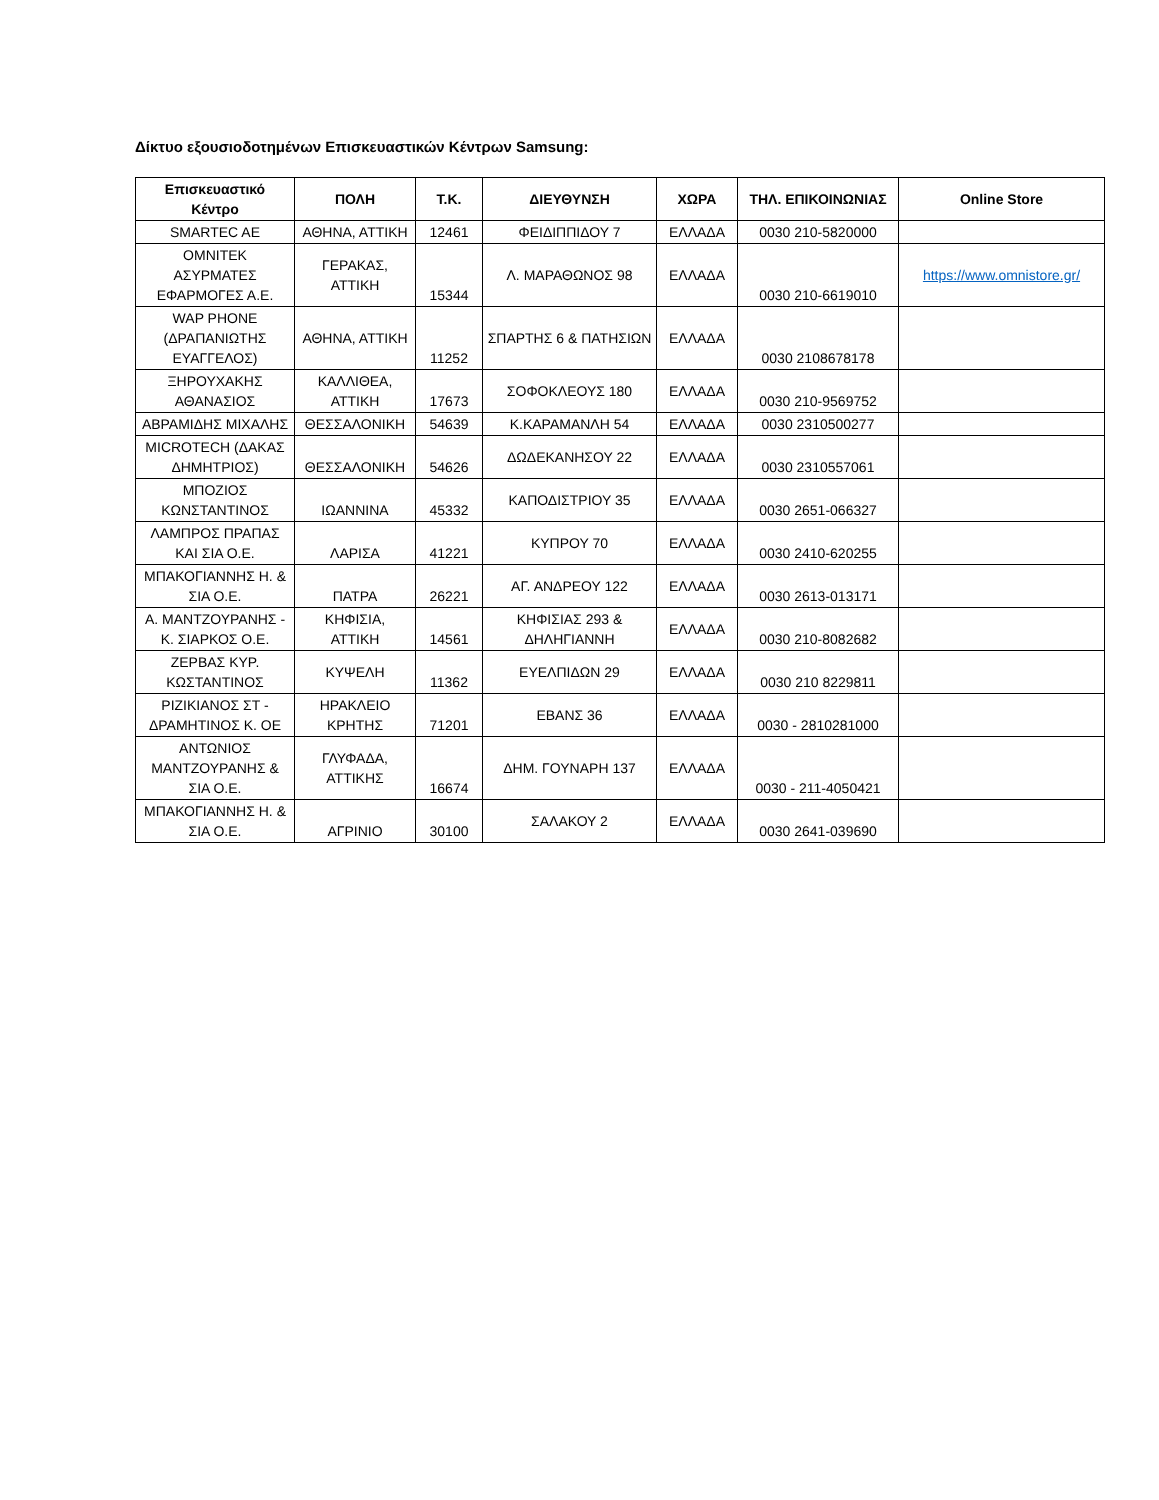Δίκτυο εξουσιοδοτημένων Επισκευαστικών Κέντρων Samsung:
| Επισκευαστικό Κέντρο | ΠΟΛΗ | Τ.Κ. | ΔΙΕΥΘΥΝΣΗ | ΧΩΡΑ | ΤΗΛ. ΕΠΙΚΟΙΝΩΝΙΑΣ | Online Store |
| --- | --- | --- | --- | --- | --- | --- |
| SMARTEC AE | ΑΘΗΝΑ, ΑΤΤΙΚΗ | 12461 | ΦΕΙΔΙΠΠΙΔΟΥ 7 | ΕΛΛΑΔΑ | 0030 210-5820000 | |
| ΟΜΝΙΤΕΚ ΑΣΥΡΜΑΤΕΣ ΕΦΑΡΜΟΓΕΣ Α.Ε. | ΓΕΡΑΚΑΣ, ΑΤΤΙΚΗ | 15344 | Λ. ΜΑΡΑΘΩΝΟΣ 98 | ΕΛΛΑΔΑ | 0030 210-6619010 | https://www.omnistore.gr/ |
| WAP PHONE (ΔΡΑΠΑΝΙΩΤΗΣ ΕΥΑΓΓΕΛΟΣ) | ΑΘΗΝΑ, ΑΤΤΙΚΗ | 11252 | ΣΠΑΡΤΗΣ 6 & ΠΑΤΗΣΙΩΝ | ΕΛΛΑΔΑ | 0030 2108678178 | |
| ΞΗΡΟΥΧΑΚΗΣ ΑΘΑΝΑΣΙΟΣ | ΚΑΛΛΙΘΕΑ, ΑΤΤΙΚΗ | 17673 | ΣΟΦΟΚΛΕΟΥΣ 180 | ΕΛΛΑΔΑ | 0030 210-9569752 | |
| ΑΒΡΑΜΙΔΗΣ ΜΙΧΑΛΗΣ | ΘΕΣΣΑΛΟΝΙΚΗ | 54639 | Κ.ΚΑΡΑΜΑΝΛΗ 54 | ΕΛΛΑΔΑ | 0030 2310500277 | |
| MICROTECH (ΔΑΚΑΣ ΔΗΜΗΤΡΙΟΣ) | ΘΕΣΣΑΛΟΝΙΚΗ | 54626 | ΔΩΔΕΚΑΝΗΣΟΥ 22 | ΕΛΛΑΔΑ | 0030 2310557061 | |
| ΜΠΟΖΙΟΣ ΚΩΝΣΤΑΝΤΙΝΟΣ | ΙΩΑΝΝΙΝΑ | 45332 | ΚΑΠΟΔΙΣΤΡΙΟΥ 35 | ΕΛΛΑΔΑ | 0030 2651-066327 | |
| ΛΑΜΠΡΟΣ ΠΡΑΠΑΣ ΚΑΙ ΣΙΑ Ο.Ε. | ΛΑΡΙΣΑ | 41221 | ΚΥΠΡΟΥ 70 | ΕΛΛΑΔΑ | 0030 2410-620255 | |
| ΜΠΑΚΟΓΙΑΝΝΗΣ Η. & ΣΙΑ Ο.Ε. | ΠΑΤΡΑ | 26221 | ΑΓ. ΑΝΔΡΕΟΥ 122 | ΕΛΛΑΔΑ | 0030 2613-013171 | |
| Α. ΜΑΝΤΖΟΥΡΑΝΗΣ - Κ. ΣΙΑΡΚΟΣ Ο.Ε. | ΚΗΦΙΣΙΑ, ΑΤΤΙΚΗ | 14561 | ΚΗΦΙΣΙΑΣ 293 & ΔΗΛΗΓΙΑΝΝΗ | ΕΛΛΑΔΑ | 0030 210-8082682 | |
| ΖΕΡΒΑΣ ΚΥΡ. ΚΩΣΤΑΝΤΙΝΟΣ | ΚΥΨΕΛΗ | 11362 | ΕΥΕΛΠΙΔΩΝ 29 | ΕΛΛΑΔΑ | 0030 210 8229811 | |
| ΡΙΖΙΚΙΑΝΟΣ ΣΤ - ΔΡΑΜΗΤΙΝΟΣ Κ. ΟΕ | ΗΡΑΚΛΕΙΟ ΚΡΗΤΗΣ | 71201 | ΕΒΑΝΣ 36 | ΕΛΛΑΔΑ | 0030 - 2810281000 | |
| ΑΝΤΩΝΙΟΣ ΜΑΝΤΖΟΥΡΑΝΗΣ & ΣΙΑ Ο.Ε. | ΓΛΥΦΑΔΑ, ΑΤΤΙΚΗΣ | 16674 | ΔΗΜ. ΓΟΥΝΑΡΗ 137 | ΕΛΛΑΔΑ | 0030 - 211-4050421 | |
| ΜΠΑΚΟΓΙΑΝΝΗΣ Η. & ΣΙΑ Ο.Ε. | ΑΓΡΙΝΙΟ | 30100 | ΣΑΛΑΚΟΥ 2 | ΕΛΛΑΔΑ | 0030 2641-039690 | |